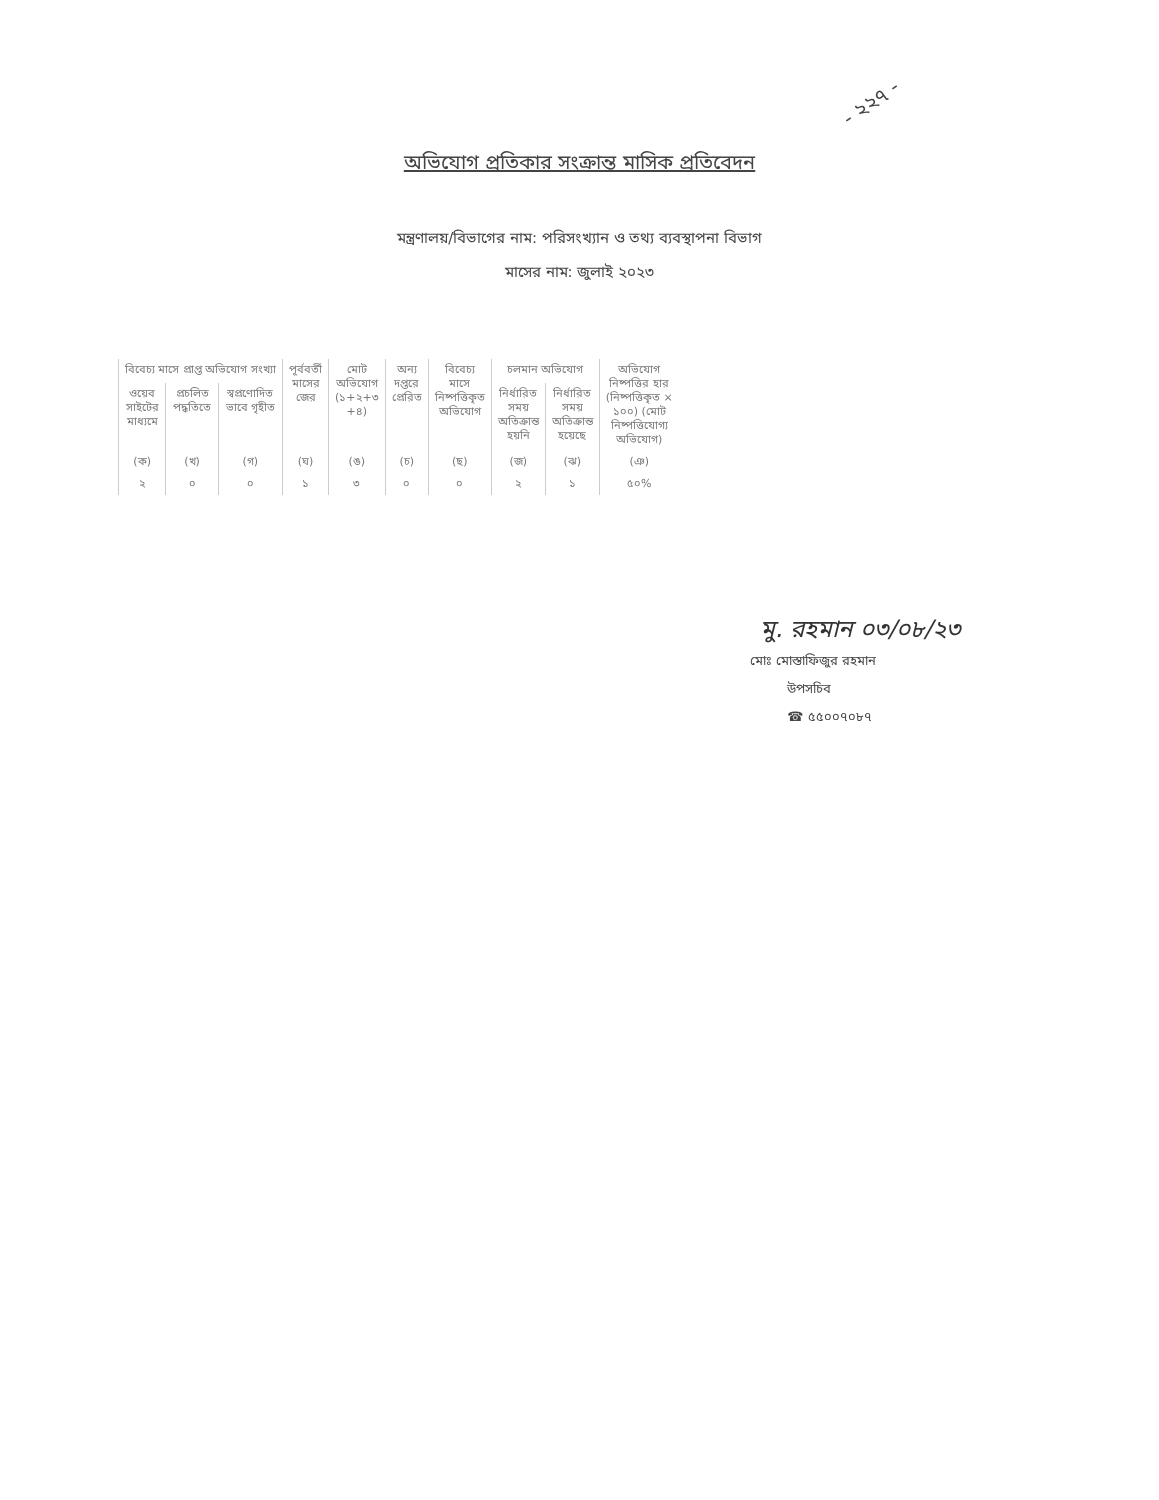- ২২৭ -
অভিযোগ প্রতিকার সংক্রান্ত মাসিক প্রতিবেদন
মন্ত্রণালয়/বিভাগের নাম: পরিসংখ্যান ও তথ্য ব্যবস্থাপনা বিভাগ
মাসের নাম: জুলাই ২০২৩
| বিবেচ্য মাসে প্রাপ্ত অভিযোগ সংখ্যা | | | পূর্ববর্তী মাসের জের | মোট অভিযোগ (১+২+৩ +৪) | অন্য দপ্তরে প্রেরিত | বিবেচ্য মাসে নিষ্পত্তিকৃত অভিযোগ | চলমান অভিযোগ | | অভিযোগ নিষ্পত্তির হার (নিষ্পত্তিকৃত × ১০০) (মোট নিষ্পত্তিযোগ্য অভিযোগ) |
| --- | --- | --- | --- | --- | --- | --- | --- | --- | --- |
| ওয়েব সাইটের মাধ্যমে | প্রচলিত পদ্ধতিতে | স্বপ্রণোদিত ভাবে গৃহীত | | | | | নির্ধারিত সময় অতিক্রান্ত হয়নি | নির্ধারিত সময় অতিক্রান্ত হয়েছে | |
| (ক) | (খ) | (গ) | (ঘ) | (ঙ) | (চ) | (ছ) | (জ) | (ঝ) | (ঞ) |
| ২ | ০ | ০ | ১ | ৩ | ০ | ০ | ২ | ১ | ৫০% |
মু. রহমান ০৩/০৮/২৩
মোঃ মোস্তাফিজুর রহমান
উপসচিব
☎ ৫৫০০৭০৮৭